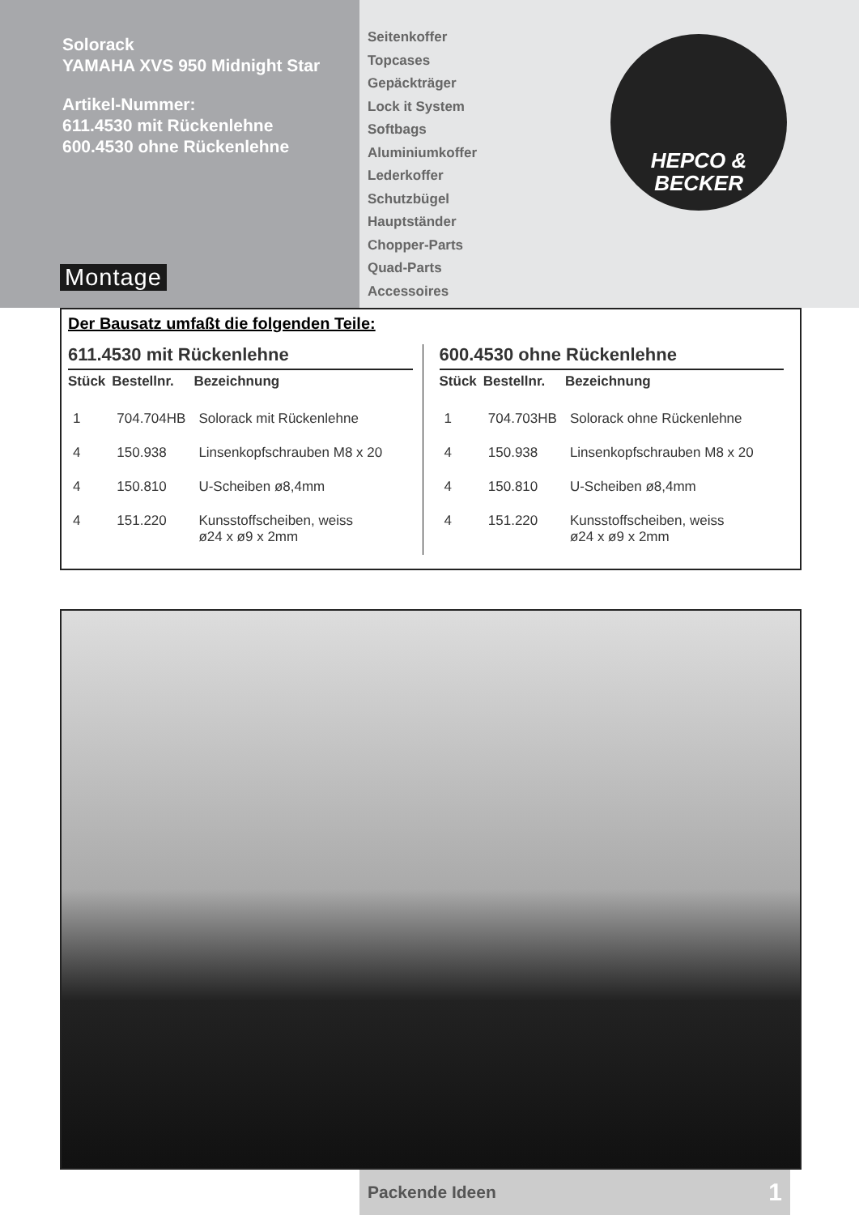Solorack
YAMAHA XVS 950 Midnight Star
Artikel-Nummer:
611.4530 mit Rückenlehne
600.4530 ohne Rückenlehne
Montage
Seitenkoffer
Topcases
Gepäckträger
Lock it System
Softbags
Aluminiumkoffer
Lederkoffer
Schutzbügel
Hauptständer
Chopper-Parts
Quad-Parts
Accessoires
HEPCO &
BECKER
Der Bausatz umfaßt die folgenden Teile:
611.4530 mit Rückenlehne
| Stück | Bestellnr. | Bezeichnung |
| --- | --- | --- |
| 1 | 704.704HB | Solorack mit Rückenlehne |
| 4 | 150.938 | Linsenkopfschrauben M8 x 20 |
| 4 | 150.810 | U-Scheiben ø8,4mm |
| 4 | 151.220 | Kunsstoffscheiben, weiss ø24 x ø9 x 2mm |
600.4530 ohne Rückenlehne
| Stück | Bestellnr. | Bezeichnung |
| --- | --- | --- |
| 1 | 704.703HB | Solorack ohne Rückenlehne |
| 4 | 150.938 | Linsenkopfschrauben M8 x 20 |
| 4 | 150.810 | U-Scheiben ø8,4mm |
| 4 | 151.220 | Kunsstoffscheiben, weiss ø24 x ø9 x 2mm |
Packende Ideen 1